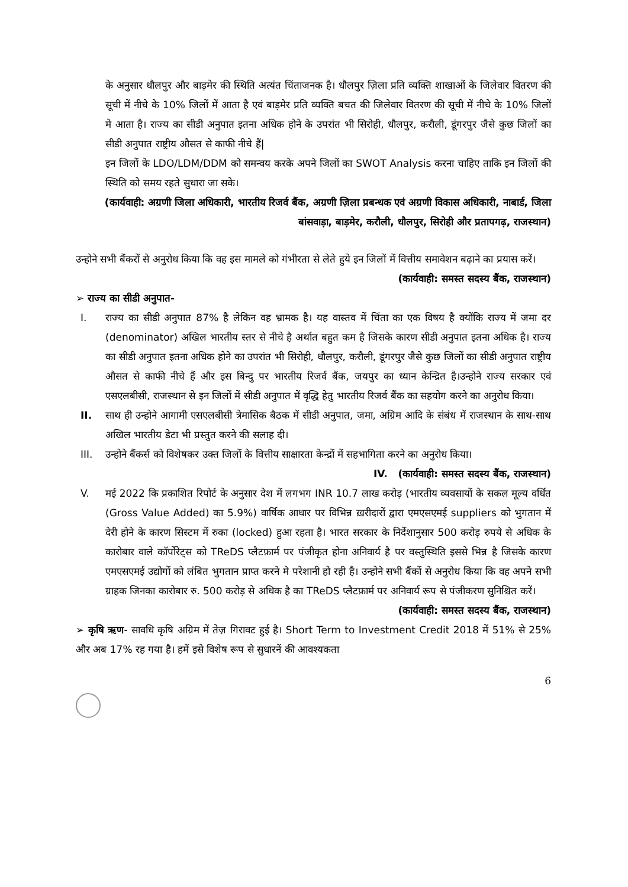के अनुसार धौलपुर और बाड़मेर की स्थिति अत्यंत चिंताजनक है। धौलपुर ज़िला प्रति व्यक्ति शाखाओं के जिलेवार वितरण की सूची में नीचे के 10% जिलों में आता है एवं बाड़मेर प्रति व्यक्ति बचत की जिलेवार वितरण की सूची में नीचे के 10% जिलों मे आता है। राज्य का सीडी अनुपात इतना अधिक होने के उपरांत भी सिरोही, धौलपुर, करौली, डूंगरपुर जैसे कुछ जिलों का सीडी अनुपात राष्ट्रीय औसत से काफी नीचे हैं|
इन जिलों के LDO/LDM/DDM को समन्वय करके अपने जिलों का SWOT Analysis करना चाहिए ताकि इन जिलों की स्थिति को समय रहते सुधारा जा सके।
(कार्यवाही: अग्रणी जिला अधिकारी, भारतीय रिजर्व बैंक, अग्रणी ज़िला प्रबन्धक एवं अग्रणी विकास अधिकारी, नाबार्ड, जिला बांसवाड़ा, बाड़मेर, करौली, धौलपुर, सिरोही और प्रतापगढ़, राजस्थान)
उन्होने सभी बैंकरों से अनुरोध किया कि वह इस मामले को गंभीरता से लेते हुये इन जिलों में वित्तीय समावेशन बढ़ाने का प्रयास करें।
(कार्यवाही: समस्त सदस्य बैंक, राजस्थान)
➢ राज्य का सीडी अनुपात-
I. राज्य का सीडी अनुपात 87% है लेकिन वह भ्रामक है। यह वास्तव में चिंता का एक विषय है क्योंकि राज्य में जमा दर (denominator) अखिल भारतीय स्तर से नीचे है अर्थात बहुत कम है जिसके कारण सीडी अनुपात इतना अधिक है। राज्य का सीडी अनुपात इतना अधिक होने का उपरांत भी सिरोही, धौलपुर, करौली, डूंगरपुर जैसे कुछ जिलों का सीडी अनुपात राष्ट्रीय औसत से काफी नीचे हैं और इस बिन्दु पर भारतीय रिजर्व बैंक, जयपुर का ध्यान केन्द्रित है।उन्होने राज्य सरकार एवं एसएलबीसी, राजस्थान से इन जिलों में सीडी अनुपात में वृद्धि हेतु भारतीय रिजर्व बैंक का सहयोग करने का अनुरोध किया।
II. साथ ही उन्होने आगामी एसएलबीसी त्रेमासिक बैठक में सीडी अनुपात, जमा, अग्रिम आदि के संबंध में राजस्थान के साथ-साथ अखिल भारतीय डेटा भी प्रस्तुत करने की सलाह दी।
III. उन्होने बैंकर्स को विशेषकर उक्त जिलों के वित्तीय साक्षारता केन्द्रों में सहभागिता करने का अनुरोध किया।
IV. (कार्यवाही: समस्त सदस्य बैंक, राजस्थान)
V. मई 2022 कि प्रकाशित रिपोर्ट के अनुसार देश में लगभग INR 10.7 लाख करोड़ (भारतीय व्यवसायों के सकल मूल्य वर्धित (Gross Value Added) का 5.9%) वार्षिक आधार पर विभिन्न ख़रीदारों द्वारा एमएसएमई suppliers को भुगतान में देरी होने के कारण सिस्टम में रुका (locked) हुआ रहता है। भारत सरकार के निर्देशानुसार 500 करोड़ रुपये से अधिक के कारोबार वाले कॉर्पोरेट्स को TReDS प्लैटफ़ार्म पर पंजीकृत होना अनिवार्य है पर वस्तुस्थिति इससे भिन्न है जिसके कारण एमएसएमई उद्योगों को लंबित भुगतान प्राप्त करने मे परेशानी हो रही है। उन्होने सभी बैंकों से अनुरोध किया कि वह अपने सभी ग्राहक जिनका कारोबार रु. 500 करोड़ से अधिक है का TReDS प्लैटफ़ार्म पर अनिवार्य रूप से पंजीकरण सुनिश्चित करें।
(कार्यवाही: समस्त सदस्य बैंक, राजस्थान)
➢ कृषि ऋण- सावधि कृषि अग्रिम में तेज़ गिरावट हुई है। Short Term to Investment Credit 2018 में 51% से 25% और अब 17% रह गया है। हमें इसे विशेष रूप से सुधारनें की आवश्यकता
6